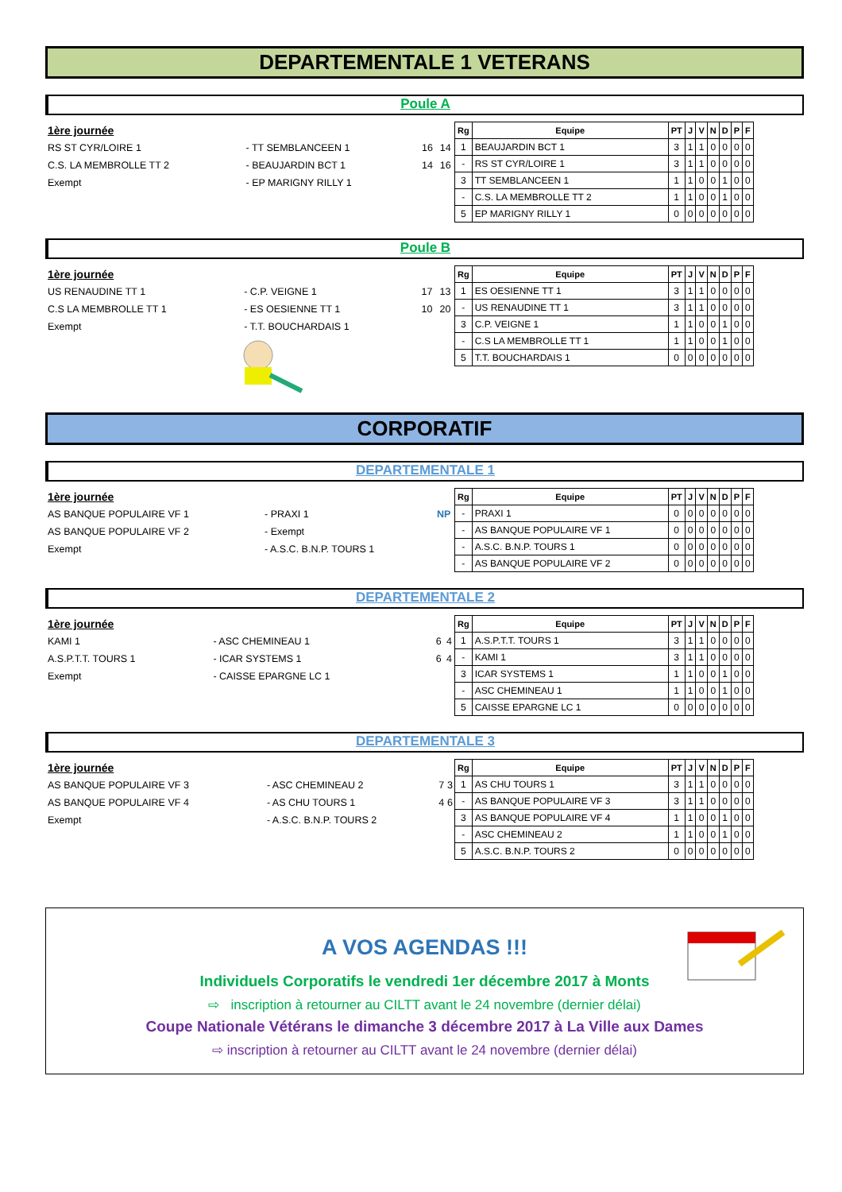DEPARTEMENTALE 1 VETERANS
Poule A
| 1ère journée | | | |
| RS ST CYR/LOIRE 1 | - TT SEMBLANCEEN 1 | 16 | 14 |
| C.S. LA MEMBROLLE TT 2 | - BEAUJARDIN BCT 1 | 14 | 16 |
| Exempt | - EP MARIGNY RILLY 1 | | |
| Rg | Equipe | PT | J | V | N | D | P | F |
| --- | --- | --- | --- | --- | --- | --- | --- | --- |
| 1 | BEAUJARDIN BCT 1 | 3 | 1 | 1 | 0 | 0 | 0 | 0 |
| - | RS ST CYR/LOIRE 1 | 3 | 1 | 1 | 0 | 0 | 0 | 0 |
| 3 | TT SEMBLANCEEN 1 | 1 | 1 | 0 | 0 | 1 | 0 | 0 |
| - | C.S. LA MEMBROLLE TT 2 | 1 | 1 | 0 | 0 | 1 | 0 | 0 |
| 5 | EP MARIGNY RILLY 1 | 0 | 0 | 0 | 0 | 0 | 0 | 0 |
Poule B
| 1ère journée | | | |
| US RENAUDINE TT 1 | - C.P. VEIGNE 1 | 17 | 13 |
| C.S LA MEMBROLLE TT 1 | - ES OESIENNE TT 1 | 10 | 20 |
| Exempt | - T.T. BOUCHARDAIS 1 | | |
| Rg | Equipe | PT | J | V | N | D | P | F |
| --- | --- | --- | --- | --- | --- | --- | --- | --- |
| 1 | ES OESIENNE TT 1 | 3 | 1 | 1 | 0 | 0 | 0 | 0 |
| - | US RENAUDINE TT 1 | 3 | 1 | 1 | 0 | 0 | 0 | 0 |
| 3 | C.P. VEIGNE 1 | 1 | 1 | 0 | 0 | 1 | 0 | 0 |
| - | C.S LA MEMBROLLE TT 1 | 1 | 1 | 0 | 0 | 1 | 0 | 0 |
| 5 | T.T. BOUCHARDAIS 1 | 0 | 0 | 0 | 0 | 0 | 0 | 0 |
CORPORATIF
DEPARTEMENTALE 1
| 1ère journée | | |
| AS BANQUE POPULAIRE VF 1 | - PRAXI 1 | NP |
| AS BANQUE POPULAIRE VF 2 | - Exempt | |
| Exempt | - A.S.C. B.N.P. TOURS 1 | |
| Rg | Equipe | PT | J | V | N | D | P | F |
| --- | --- | --- | --- | --- | --- | --- | --- | --- |
| - | PRAXI 1 | 0 | 0 | 0 | 0 | 0 | 0 | 0 |
| - | AS BANQUE POPULAIRE VF 1 | 0 | 0 | 0 | 0 | 0 | 0 | 0 |
| - | A.S.C. B.N.P. TOURS 1 | 0 | 0 | 0 | 0 | 0 | 0 | 0 |
| - | AS BANQUE POPULAIRE VF 2 | 0 | 0 | 0 | 0 | 0 | 0 | 0 |
DEPARTEMENTALE 2
| 1ère journée | | | |
| KAMI 1 | - ASC CHEMINEAU 1 | 6 | 4 |
| A.S.P.T.T. TOURS 1 | - ICAR SYSTEMS 1 | 6 | 4 |
| Exempt | - CAISSE EPARGNE LC 1 | | |
| Rg | Equipe | PT | J | V | N | D | P | F |
| --- | --- | --- | --- | --- | --- | --- | --- | --- |
| 1 | A.S.P.T.T. TOURS 1 | 3 | 1 | 1 | 0 | 0 | 0 | 0 |
| - | KAMI 1 | 3 | 1 | 1 | 0 | 0 | 0 | 0 |
| 3 | ICAR SYSTEMS 1 | 1 | 1 | 0 | 0 | 1 | 0 | 0 |
| - | ASC CHEMINEAU 1 | 1 | 1 | 0 | 0 | 1 | 0 | 0 |
| 5 | CAISSE EPARGNE LC 1 | 0 | 0 | 0 | 0 | 0 | 0 | 0 |
DEPARTEMENTALE 3
| 1ère journée | | | |
| AS BANQUE POPULAIRE VF 3 | - ASC CHEMINEAU 2 | 7 | 3 |
| AS BANQUE POPULAIRE VF 4 | - AS CHU TOURS 1 | 4 | 6 |
| Exempt | - A.S.C. B.N.P. TOURS 2 | | |
| Rg | Equipe | PT | J | V | N | D | P | F |
| --- | --- | --- | --- | --- | --- | --- | --- | --- |
| 1 | AS CHU TOURS 1 | 3 | 1 | 1 | 0 | 0 | 0 | 0 |
| - | AS BANQUE POPULAIRE VF 3 | 3 | 1 | 1 | 0 | 0 | 0 | 0 |
| 3 | AS BANQUE POPULAIRE VF 4 | 1 | 1 | 0 | 0 | 1 | 0 | 0 |
| - | ASC CHEMINEAU 2 | 1 | 1 | 0 | 0 | 1 | 0 | 0 |
| 5 | A.S.C. B.N.P. TOURS 2 | 0 | 0 | 0 | 0 | 0 | 0 | 0 |
A VOS AGENDAS !!!
Individuels Corporatifs le vendredi 1er décembre 2017 à Monts
⇨ inscription à retourner au CILTT avant le 24 novembre (dernier délai)
Coupe Nationale Vétérans le dimanche 3 décembre 2017 à La Ville aux Dames
⇨ inscription à retourner au CILTT avant le 24 novembre (dernier délai)